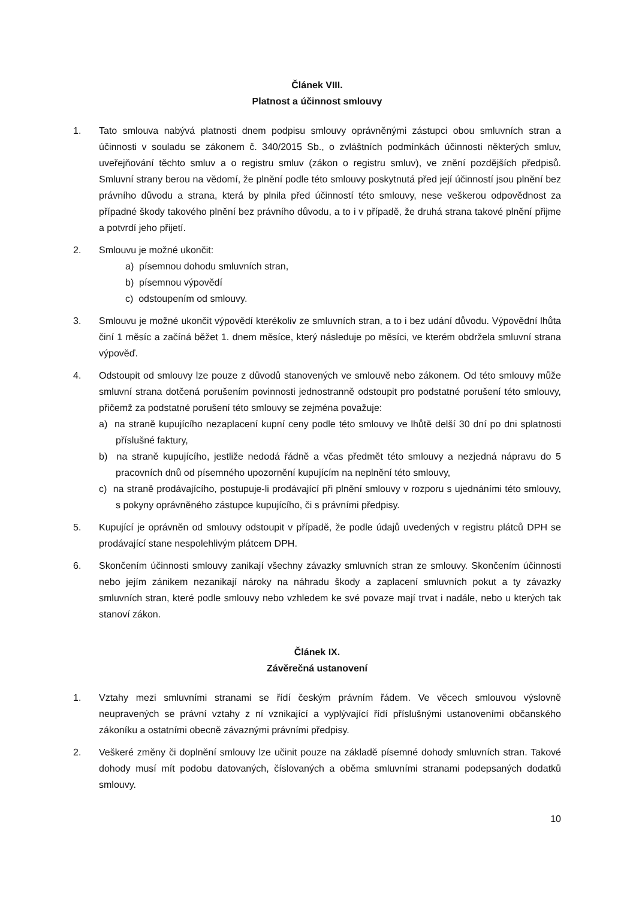Článek VIII.
Platnost a účinnost smlouvy
1. Tato smlouva nabývá platnosti dnem podpisu smlouvy oprávněnými zástupci obou smluvních stran a účinnosti v souladu se zákonem č. 340/2015 Sb., o zvláštních podmínkách účinnosti některých smluv, uveřejňování těchto smluv a o registru smluv (zákon o registru smluv), ve znění pozdějších předpisů. Smluvní strany berou na vědomí, že plnění podle této smlouvy poskytnutá před její účinností jsou plnění bez právního důvodu a strana, která by plnila před účinností této smlouvy, nese veškerou odpovědnost za případné škody takového plnění bez právního důvodu, a to i v případě, že druhá strana takové plnění přijme a potvrdí jeho přijetí.
2. Smlouvu je možné ukončit:
a) písemnou dohodu smluvních stran,
b) písemnou výpovědí
c) odstoupením od smlouvy.
3. Smlouvu je možné ukončit výpovědí kterékoliv ze smluvních stran, a to i bez udání důvodu. Výpovědní lhůta činí 1 měsíc a začíná běžet 1. dnem měsíce, který následuje po měsíci, ve kterém obdržela smluvní strana výpověď.
4. Odstoupit od smlouvy lze pouze z důvodů stanovených ve smlouvě nebo zákonem. Od této smlouvy může smluvní strana dotčená porušením povinnosti jednostranně odstoupit pro podstatné porušení této smlouvy, přičemž za podstatné porušení této smlouvy se zejména považuje:
a) na straně kupujícího nezaplacení kupní ceny podle této smlouvy ve lhůtě delší 30 dní po dni splatnosti příslušné faktury,
b) na straně kupujícího, jestliže nedodá řádně a včas předmět této smlouvy a nezjedná nápravu do 5 pracovních dnů od písemného upozornění kupujícím na neplnění této smlouvy,
c) na straně prodávajícího, postupuje-li prodávající při plnění smlouvy v rozporu s ujednáními této smlouvy, s pokyny oprávněného zástupce kupujícího, či s právními předpisy.
5. Kupující je oprávněn od smlouvy odstoupit v případě, že podle údajů uvedených v registru plátců DPH se prodávající stane nespolehlivým plátcem DPH.
6. Skončením účinnosti smlouvy zanikají všechny závazky smluvních stran ze smlouvy. Skončením účinnosti nebo jejím zánikem nezanikají nároky na náhradu škody a zaplacení smluvních pokut a ty závazky smluvních stran, které podle smlouvy nebo vzhledem ke své povaze mají trvat i nadále, nebo u kterých tak stanoví zákon.
Článek IX.
Závěrečná ustanovení
1. Vztahy mezi smluvními stranami se řídí českým právním řádem. Ve věcech smlouvou výslovně neupravených se právní vztahy z ní vznikající a vyplývající řídí příslušnými ustanoveními občanského zákoníku a ostatními obecně závaznými právními předpisy.
2. Veškeré změny či doplnění smlouvy lze učinit pouze na základě písemné dohody smluvních stran. Takové dohody musí mít podobu datovaných, číslovaných a oběma smluvními stranami podepsaných dodatků smlouvy.
10